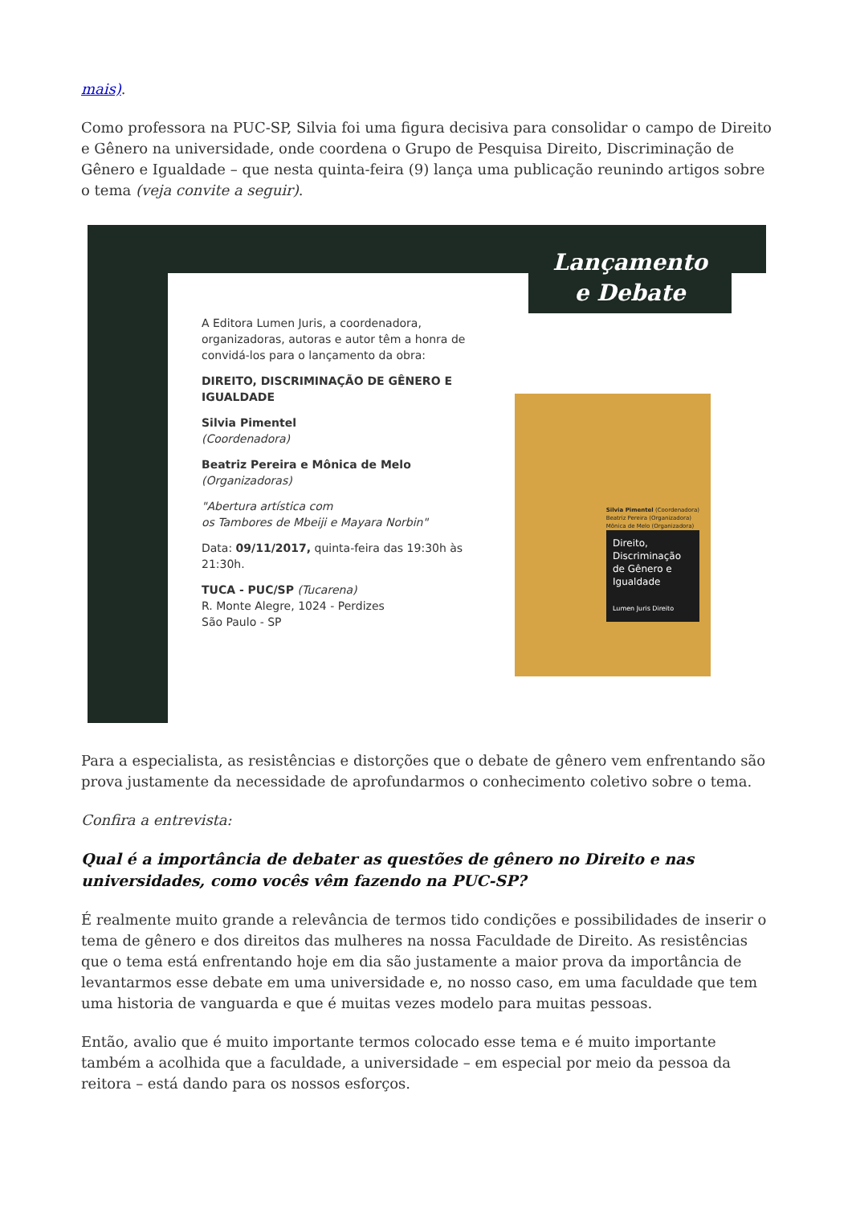mais).
Como professora na PUC-SP, Silvia foi uma figura decisiva para consolidar o campo de Direito e Gênero na universidade, onde coordena o Grupo de Pesquisa Direito, Discriminação de Gênero e Igualdade – que nesta quinta-feira (9) lança uma publicação reunindo artigos sobre o tema (veja convite a seguir).
Lançamento
e Debate
A Editora Lumen Juris, a coordenadora, organizadoras, autoras e autor têm a honra de convidá-los para o lançamento da obra:
DIREITO, DISCRIMINAÇÃO DE GÊNERO E IGUALDADE
Silvia Pimentel
(Coordenadora)
Beatriz Pereira e Mônica de Melo
(Organizadoras)
"Abertura artística com
os Tambores de Mbeiji e Mayara Norbin"
Data: 09/11/2017, quinta-feira das 19:30h às 21:30h.
TUCA - PUC/SP (Tucarena)
R. Monte Alegre, 1024 - Perdizes
São Paulo - SP
Silvia Pimentel (Coordenadora)
Beatriz Pereira (Organizadora)
Mônica de Melo (Organizadora)
Direito, Discriminação de Gênero e Igualdade
Lumen Juris Direito
Para a especialista, as resistências e distorções que o debate de gênero vem enfrentando são prova justamente da necessidade de aprofundarmos o conhecimento coletivo sobre o tema.
Confira a entrevista:
Qual é a importância de debater as questões de gênero no Direito e nas universidades, como vocês vêm fazendo na PUC-SP?
É realmente muito grande a relevância de termos tido condições e possibilidades de inserir o tema de gênero e dos direitos das mulheres na nossa Faculdade de Direito. As resistências que o tema está enfrentando hoje em dia são justamente a maior prova da importância de levantarmos esse debate em uma universidade e, no nosso caso, em uma faculdade que tem uma historia de vanguarda e que é muitas vezes modelo para muitas pessoas.
Então, avalio que é muito importante termos colocado esse tema e é muito importante também a acolhida que a faculdade, a universidade – em especial por meio da pessoa da reitora – está dando para os nossos esforços.